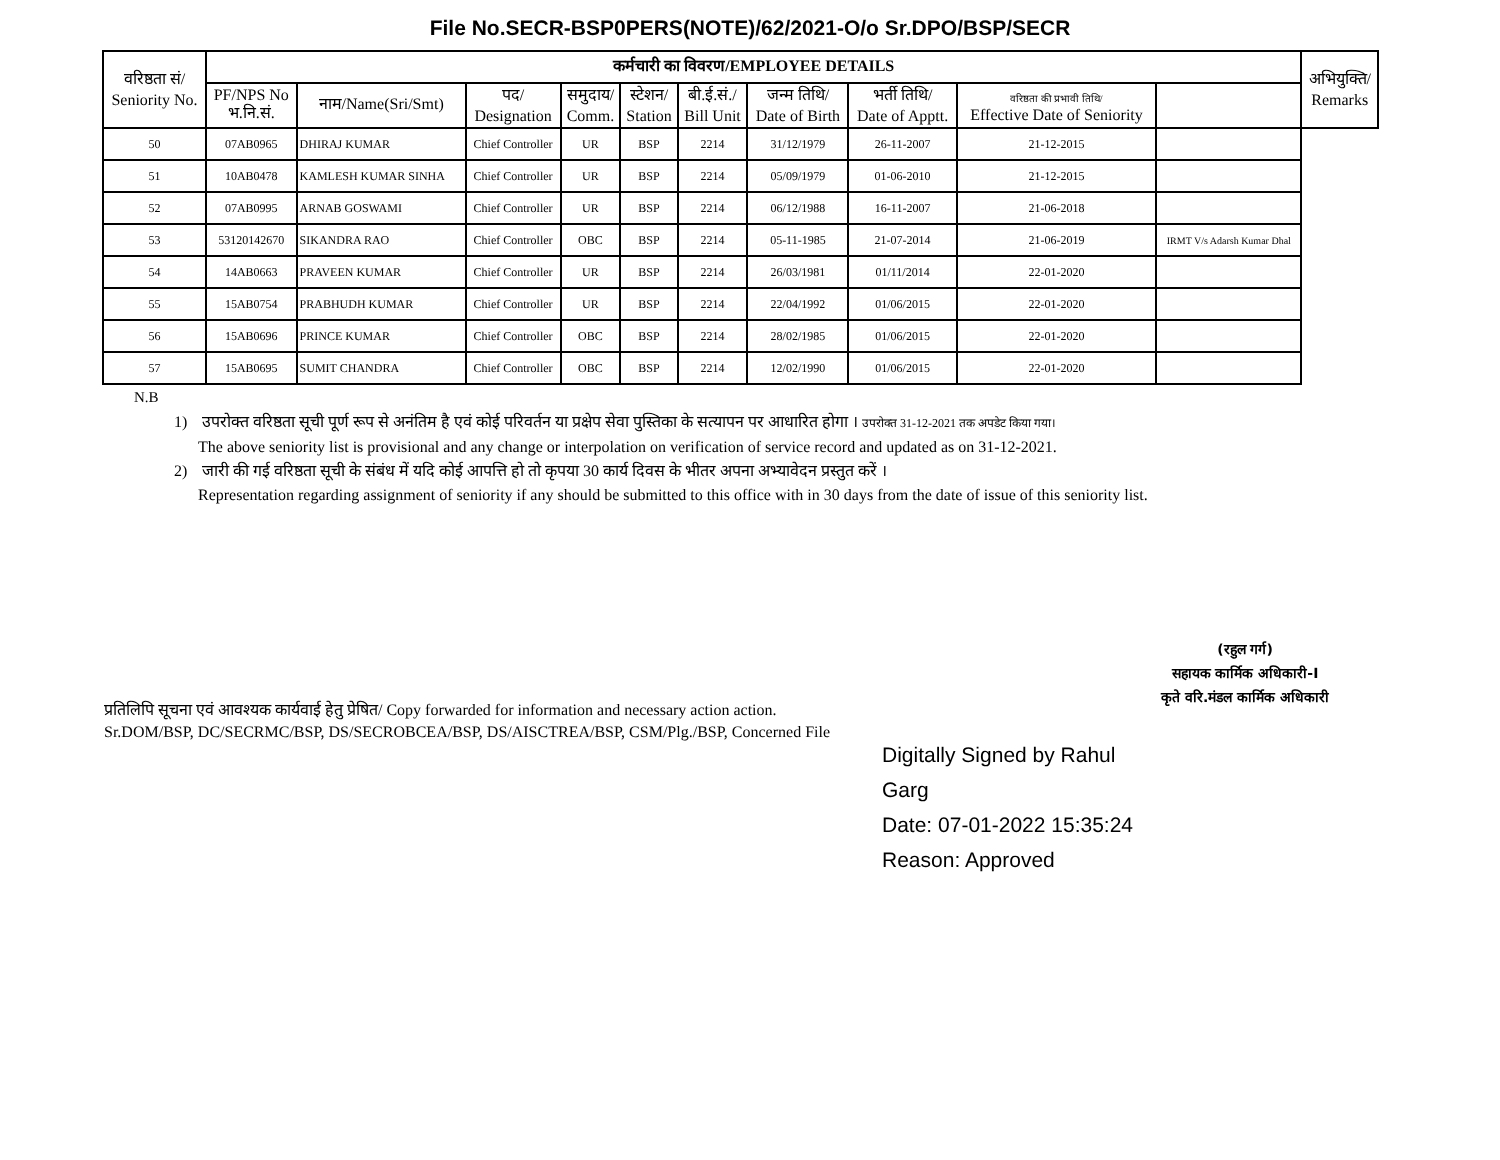File No.SECR-BSP0PERS(NOTE)/62/2021-O/o Sr.DPO/BSP/SECR
| वरिष्ठता सं/ Seniority No. | कर्मचारी का विवरण/EMPLOYEE DETAILS | | | | | | | | | | अभियुक्ति/ Remarks |
| --- | --- | --- | --- | --- | --- | --- | --- | --- | --- | --- | --- |
| | PF/NPS No भ.नि.सं. | नाम/Name(Sri/Smt) | पद/ Designation | समुदाय/ Comm. | स्टेशन/ Station | बी.ई.सं./ Bill Unit | जन्म तिथि/ Date of Birth | भर्ती तिथि/ Date of Apptt. | वरिष्ठता की प्रभावी तिथि/ Effective Date of Seniority | | |
| 50 | 07AB0965 | DHIRAJ KUMAR | Chief Controller | UR | BSP | 2214 | 31/12/1979 | 26-11-2007 | 21-12-2015 | | |
| 51 | 10AB0478 | KAMLESH KUMAR SINHA | Chief Controller | UR | BSP | 2214 | 05/09/1979 | 01-06-2010 | 21-12-2015 | | |
| 52 | 07AB0995 | ARNAB GOSWAMI | Chief Controller | UR | BSP | 2214 | 06/12/1988 | 16-11-2007 | 21-06-2018 | | |
| 53 | 53120142670 | SIKANDRA RAO | Chief Controller | OBC | BSP | 2214 | 05-11-1985 | 21-07-2014 | 21-06-2019 | IRMT V/s Adarsh Kumar Dhal | |
| 54 | 14AB0663 | PRAVEEN KUMAR | Chief Controller | UR | BSP | 2214 | 26/03/1981 | 01/11/2014 | 22-01-2020 | | |
| 55 | 15AB0754 | PRABHUDH KUMAR | Chief Controller | UR | BSP | 2214 | 22/04/1992 | 01/06/2015 | 22-01-2020 | | |
| 56 | 15AB0696 | PRINCE KUMAR | Chief Controller | OBC | BSP | 2214 | 28/02/1985 | 01/06/2015 | 22-01-2020 | | |
| 57 | 15AB0695 | SUMIT CHANDRA | Chief Controller | OBC | BSP | 2214 | 12/02/1990 | 01/06/2015 | 22-01-2020 | | |
N.B
1) उपरोक्त वरिष्ठता सूची पूर्ण रूप से अनंतिम है एवं कोई परिवर्तन या प्रक्षेप सेवा पुस्तिका के सत्यापन पर आधारित होगा । उपरोक्त 31-12-2021 तक अपडेट किया गया।
The above seniority list is provisional and any change or interpolation on verification of service record and updated as on 31-12-2021.
2) जारी की गई वरिष्ठता सूची के संबंध में यदि कोई आपत्ति हो तो कृपया 30 कार्य दिवस के भीतर अपना अभ्यावेदन प्रस्तुत करें ।
Representation regarding assignment of seniority if any should be submitted to this office with in 30 days from the date of issue of this seniority list.
(रहुल गर्ग)
सहायक कार्मिक अधिकारी-I
कृते वरि.मंडल कार्मिक अधिकारी
प्रतिलिपि सूचना एवं आवश्यक कार्यवाई हेतु प्रेषित/ Copy forwarded for information and necessary action action.
Sr.DOM/BSP, DC/SECRMC/BSP, DS/SECROBCEA/BSP, DS/AISCTREA/BSP, CSM/Plg./BSP, Concerned File
Digitally Signed by Rahul
Garg
Date: 07-01-2022 15:35:24
Reason: Approved